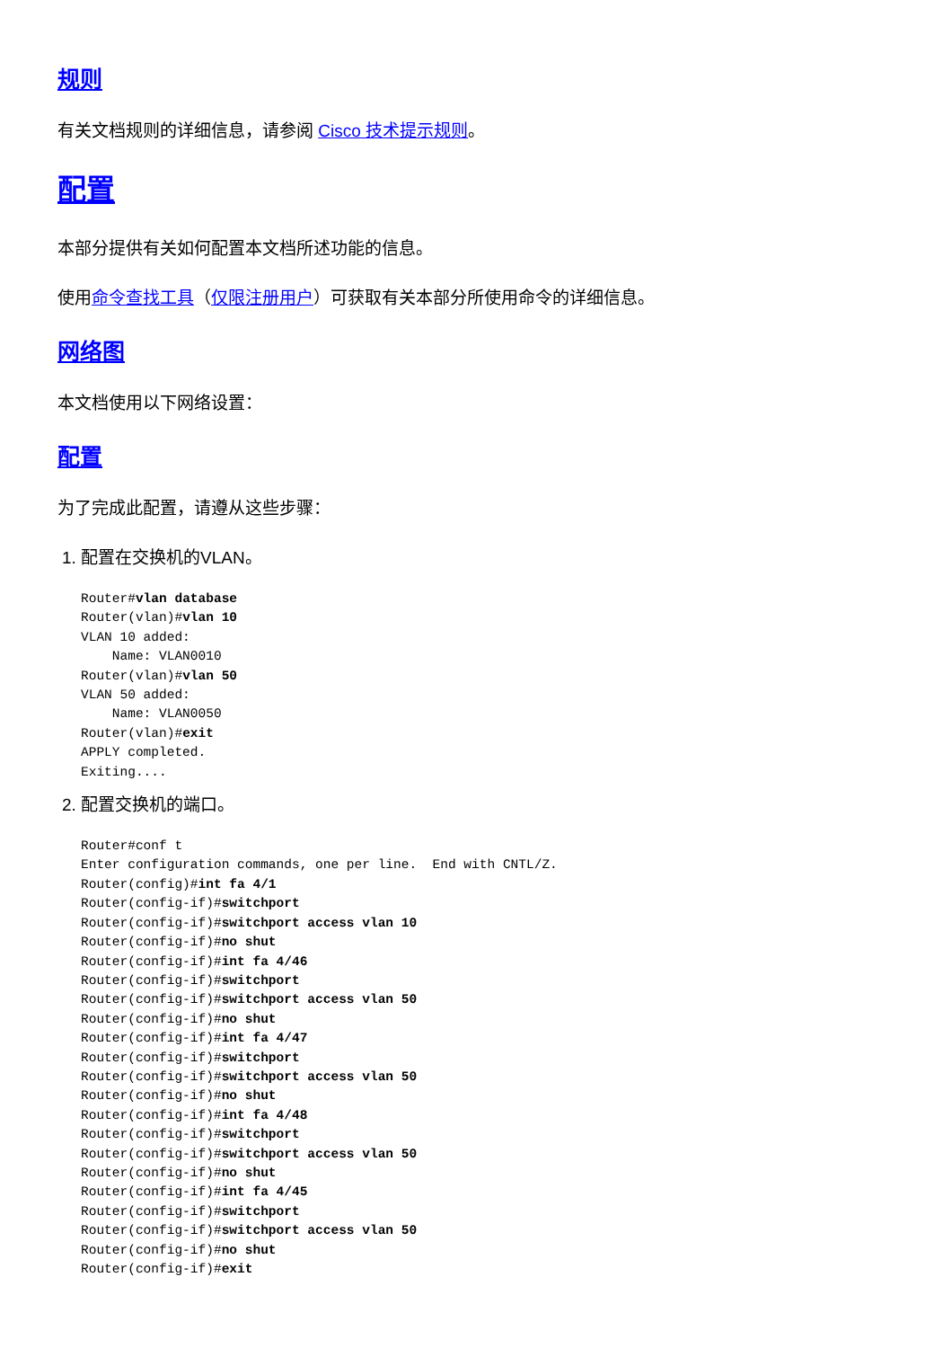规则
有关文档规则的详细信息，请参阅 Cisco 技术提示规则。
配置
本部分提供有关如何配置本文档所述功能的信息。
使用命令查找工具（仅限注册用户）可获取有关本部分所使用命令的详细信息。
网络图
本文档使用以下网络设置：
配置
为了完成此配置，请遵从这些步骤：
1. 配置在交换机的VLAN。
Router#vlan database
Router(vlan)#vlan 10
VLAN 10 added:
    Name: VLAN0010
Router(vlan)#vlan 50
VLAN 50 added:
    Name: VLAN0050
Router(vlan)#exit
APPLY completed.
Exiting....
2. 配置交换机的端口。
Router#conf t
Enter configuration commands, one per line.  End with CNTL/Z.
Router(config)#int fa 4/1
Router(config-if)#switchport
Router(config-if)#switchport access vlan 10
Router(config-if)#no shut
Router(config-if)#int fa 4/46
Router(config-if)#switchport
Router(config-if)#switchport access vlan 50
Router(config-if)#no shut
Router(config-if)#int fa 4/47
Router(config-if)#switchport
Router(config-if)#switchport access vlan 50
Router(config-if)#no shut
Router(config-if)#int fa 4/48
Router(config-if)#switchport
Router(config-if)#switchport access vlan 50
Router(config-if)#no shut
Router(config-if)#int fa 4/45
Router(config-if)#switchport
Router(config-if)#switchport access vlan 50
Router(config-if)#no shut
Router(config-if)#exit